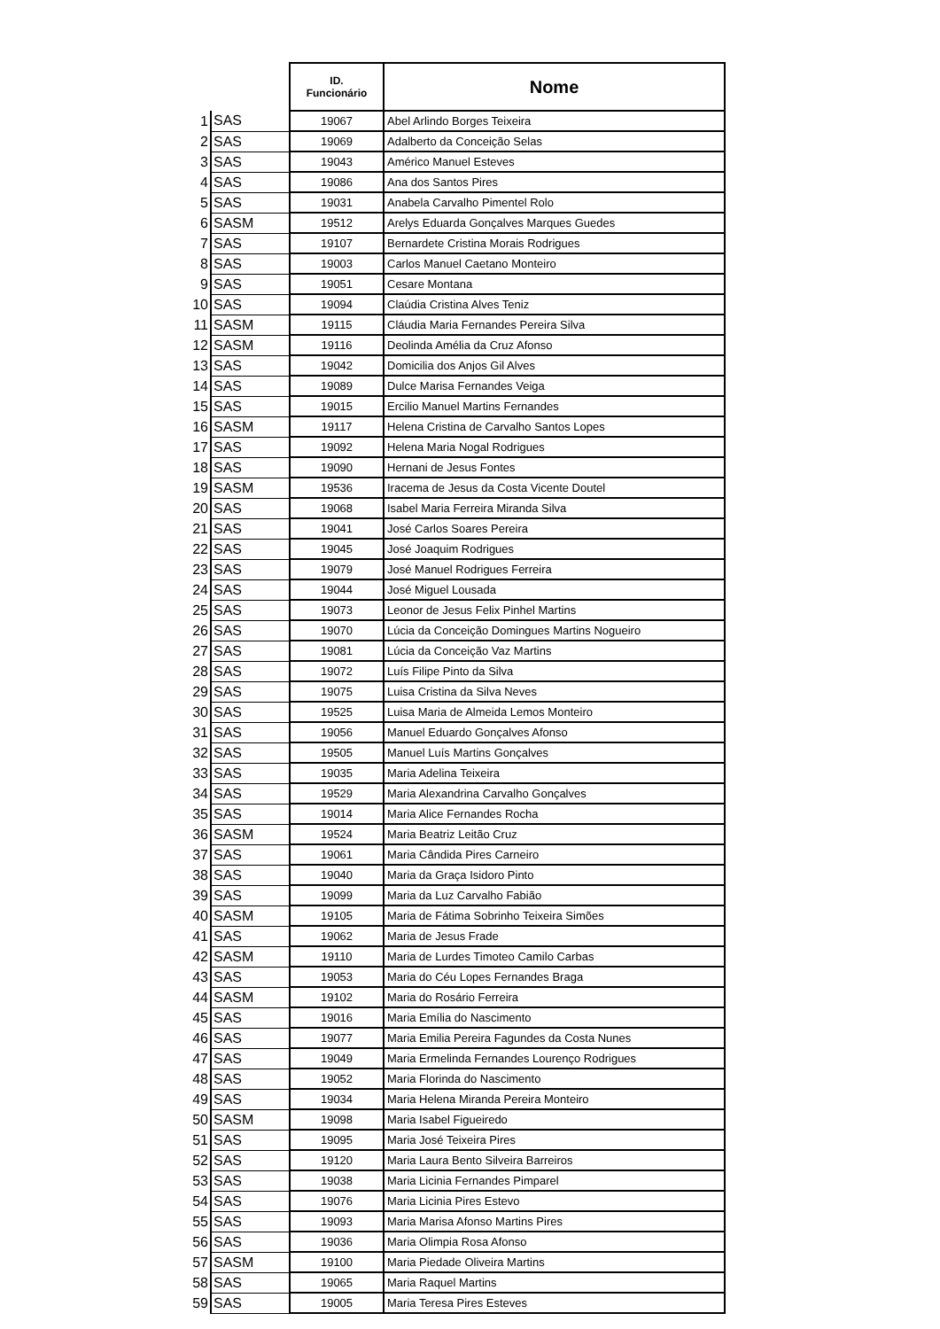| | | ID. Funcionário | Nome |
| --- | --- | --- | --- |
| 1 | SAS | 19067 | Abel Arlindo Borges Teixeira |
| 2 | SAS | 19069 | Adalberto da Conceição Selas |
| 3 | SAS | 19043 | Américo Manuel Esteves |
| 4 | SAS | 19086 | Ana dos Santos Pires |
| 5 | SAS | 19031 | Anabela Carvalho Pimentel Rolo |
| 6 | SASM | 19512 | Arelys Eduarda Gonçalves Marques Guedes |
| 7 | SAS | 19107 | Bernardete Cristina Morais Rodrigues |
| 8 | SAS | 19003 | Carlos Manuel Caetano Monteiro |
| 9 | SAS | 19051 | Cesare Montana |
| 10 | SAS | 19094 | Claúdia Cristina Alves Teniz |
| 11 | SASM | 19115 | Cláudia Maria Fernandes Pereira Silva |
| 12 | SASM | 19116 | Deolinda Amélia da Cruz Afonso |
| 13 | SAS | 19042 | Domicilia dos Anjos Gil Alves |
| 14 | SAS | 19089 | Dulce Marisa Fernandes Veiga |
| 15 | SAS | 19015 | Ercilio Manuel Martins Fernandes |
| 16 | SASM | 19117 | Helena Cristina de Carvalho Santos Lopes |
| 17 | SAS | 19092 | Helena Maria Nogal Rodrigues |
| 18 | SAS | 19090 | Hernani de Jesus Fontes |
| 19 | SASM | 19536 | Iracema de Jesus da Costa Vicente Doutel |
| 20 | SAS | 19068 | Isabel Maria Ferreira Miranda Silva |
| 21 | SAS | 19041 | José Carlos Soares Pereira |
| 22 | SAS | 19045 | José Joaquim Rodrigues |
| 23 | SAS | 19079 | José Manuel Rodrigues Ferreira |
| 24 | SAS | 19044 | José Miguel Lousada |
| 25 | SAS | 19073 | Leonor de Jesus Felix Pinhel Martins |
| 26 | SAS | 19070 | Lúcia da Conceição Domingues Martins Nogueiro |
| 27 | SAS | 19081 | Lúcia da Conceição Vaz Martins |
| 28 | SAS | 19072 | Luís Filipe Pinto da Silva |
| 29 | SAS | 19075 | Luisa Cristina da Silva Neves |
| 30 | SAS | 19525 | Luisa Maria de Almeida Lemos Monteiro |
| 31 | SAS | 19056 | Manuel Eduardo Gonçalves Afonso |
| 32 | SAS | 19505 | Manuel Luís Martins Gonçalves |
| 33 | SAS | 19035 | Maria Adelina Teixeira |
| 34 | SAS | 19529 | Maria Alexandrina Carvalho Gonçalves |
| 35 | SAS | 19014 | Maria Alice Fernandes Rocha |
| 36 | SASM | 19524 | Maria Beatriz Leitão Cruz |
| 37 | SAS | 19061 | Maria Cândida Pires Carneiro |
| 38 | SAS | 19040 | Maria da Graça Isidoro Pinto |
| 39 | SAS | 19099 | Maria da Luz Carvalho Fabião |
| 40 | SASM | 19105 | Maria de Fátima Sobrinho Teixeira Simões |
| 41 | SAS | 19062 | Maria de Jesus Frade |
| 42 | SASM | 19110 | Maria de Lurdes Timoteo Camilo Carbas |
| 43 | SAS | 19053 | Maria do Céu Lopes Fernandes Braga |
| 44 | SASM | 19102 | Maria do Rosário Ferreira |
| 45 | SAS | 19016 | Maria Emília do Nascimento |
| 46 | SAS | 19077 | Maria Emilia Pereira Fagundes da Costa Nunes |
| 47 | SAS | 19049 | Maria Ermelinda Fernandes Lourenço Rodrigues |
| 48 | SAS | 19052 | Maria Florinda do Nascimento |
| 49 | SAS | 19034 | Maria Helena Miranda Pereira Monteiro |
| 50 | SASM | 19098 | Maria Isabel Figueiredo |
| 51 | SAS | 19095 | Maria José Teixeira Pires |
| 52 | SAS | 19120 | Maria Laura Bento Silveira Barreiros |
| 53 | SAS | 19038 | Maria Licinia Fernandes Pimparel |
| 54 | SAS | 19076 | Maria Licinia Pires Estevo |
| 55 | SAS | 19093 | Maria Marisa Afonso Martins Pires |
| 56 | SAS | 19036 | Maria Olimpia Rosa Afonso |
| 57 | SASM | 19100 | Maria Piedade Oliveira Martins |
| 58 | SAS | 19065 | Maria Raquel Martins |
| 59 | SAS | 19005 | Maria Teresa Pires Esteves |